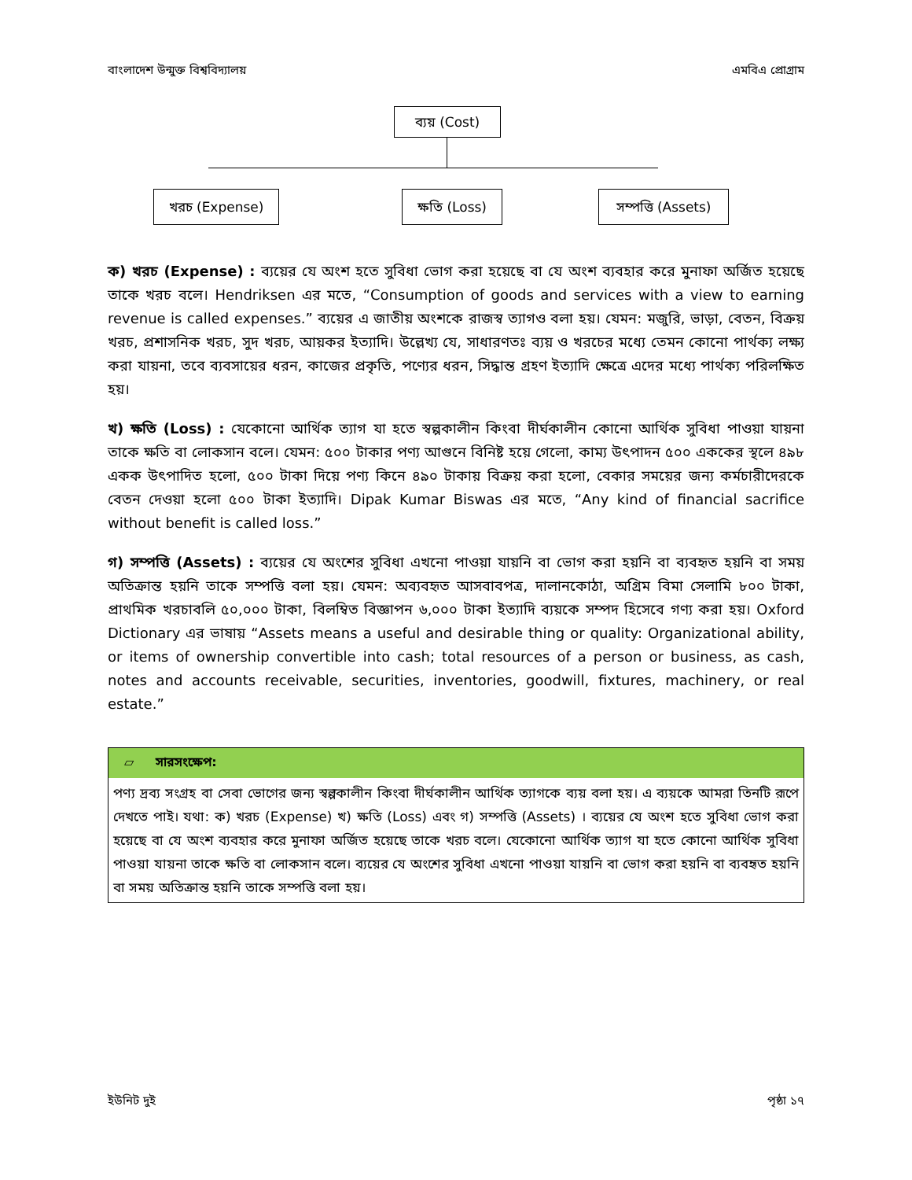বাংলাদেশ উন্মুক্ত বিশ্ববিদ্যালয় এমবিএ প্রোগ্রাম
ব্যয় (Cost)
খরচ (Expense) ক্ষতি (Loss)
সম্পত্তি (Assets)
ক) খরচ (Expense) : ব্যয়ের যে অংশ হতে সুবিধা ভোগ করা হয়েছে বা যে অংশ ব্যবহার করে মুনাফা অর্জিত হয়েছে তাকে খরচ বলে। Hendriksen এর মতে, “Consumption of goods and services with a view to earning revenue is called expenses.” ব্যয়ের এ জাতীয় অংশকে রাজস্ব ত্যাগও বলা হয়। যেমন: মজুরি, ভাড়া, বেতন, বিক্রয় খরচ, প্রশাসনিক খরচ, সুদ খরচ, আয়কর ইত্যাদি। উল্লেখ্য যে, সাধারণতঃ ব্যয় ও খরচের মধ্যে তেমন কোনো পার্থক্য লক্ষ্য করা যায়না, তবে ব্যবসায়ের ধরন, কাজের প্রকৃতি, পণ্যের ধরন, সিদ্ধান্ত গ্রহণ ইত্যাদি ক্ষেত্রে এদের মধ্যে পার্থক্য পরিলক্ষিত হয়।
খ) ক্ষতি (Loss) : যেকোনো আর্থিক ত্যাগ যা হতে স্বল্পকালীন কিংবা দীর্ঘকালীন কোনো আর্থিক সুবিধা পাওয়া যায়না তাকে ক্ষতি বা লোকসান বলে। যেমন: ৫০০ টাকার পণ্য আগুনে বিনিষ্ট হয়ে গেলো, কাম্য উৎপাদন ৫০০ এককের স্থলে ৪৯৮ একক উৎপাদিত হলো, ৫০০ টাকা দিয়ে পণ্য কিনে ৪৯০ টাকায় বিক্রয় করা হলো, বেকার সময়ের জন্য কর্মচারীদেরকে বেতন দেওয়া হলো ৫০০ টাকা ইত্যাদি। Dipak Kumar Biswas এর মতে, “Any kind of financial sacrifice without benefit is called loss.”
গ) সম্পত্তি (Assets) : ব্যয়ের যে অংশের সুবিধা এখনো পাওয়া যায়নি বা ভোগ করা হয়নি বা ব্যবহৃত হয়নি বা সময় অতিক্রান্ত হয়নি তাকে সম্পত্তি বলা হয়। যেমন: অব্যবহৃত আসবাবপত্র, দালানকোঠা, অগ্রিম বিমা সেলামি ৮০০ টাকা, প্রাথমিক খরচাবলি ৫০,০০০ টাকা, বিলম্বিত বিজ্ঞাপন ৬,০০০ টাকা ইত্যাদি ব্যয়কে সম্পদ হিসেবে গণ্য করা হয়। Oxford Dictionary এর ভাষায় “Assets means a useful and desirable thing or quality: Organizational ability, or items of ownership convertible into cash; total resources of a person or business, as cash, notes and accounts receivable, securities, inventories, goodwill, fixtures, machinery, or real estate.”
▱ সারসংক্ষেপ:
পণ্য দ্রব্য সংগ্রহ বা সেবা ভোগের জন্য স্বল্পকালীন কিংবা দীর্ঘকালীন আর্থিক ত্যাগকে ব্যয় বলা হয়। এ ব্যয়কে আমরা তিনটি রূপে দেখতে পাই। যথা: ক) খরচ (Expense) খ) ক্ষতি (Loss) এবং গ) সম্পত্তি (Assets) । ব্যয়ের যে অংশ হতে সুবিধা ভোগ করা হয়েছে বা যে অংশ ব্যবহার করে মুনাফা অর্জিত হয়েছে তাকে খরচ বলে। যেকোনো আর্থিক ত্যাগ যা হতে কোনো আর্থিক সুবিধা পাওয়া যায়না তাকে ক্ষতি বা লোকসান বলে। ব্যয়ের যে অংশের সুবিধা এখনো পাওয়া যায়নি বা ভোগ করা হয়নি বা ব্যবহৃত হয়নি বা সময় অতিক্রান্ত হয়নি তাকে সম্পত্তি বলা হয়।
ইউনিট দুই পৃষ্ঠা ১৭